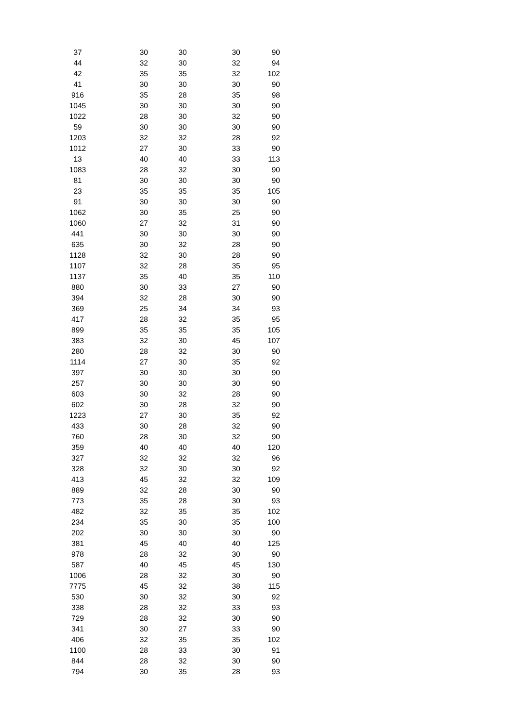| 37 | 30 | 30 | 30 | 90 |
| 44 | 32 | 30 | 32 | 94 |
| 42 | 35 | 35 | 32 | 102 |
| 41 | 30 | 30 | 30 | 90 |
| 916 | 35 | 28 | 35 | 98 |
| 1045 | 30 | 30 | 30 | 90 |
| 1022 | 28 | 30 | 32 | 90 |
| 59 | 30 | 30 | 30 | 90 |
| 1203 | 32 | 32 | 28 | 92 |
| 1012 | 27 | 30 | 33 | 90 |
| 13 | 40 | 40 | 33 | 113 |
| 1083 | 28 | 32 | 30 | 90 |
| 81 | 30 | 30 | 30 | 90 |
| 23 | 35 | 35 | 35 | 105 |
| 91 | 30 | 30 | 30 | 90 |
| 1062 | 30 | 35 | 25 | 90 |
| 1060 | 27 | 32 | 31 | 90 |
| 441 | 30 | 30 | 30 | 90 |
| 635 | 30 | 32 | 28 | 90 |
| 1128 | 32 | 30 | 28 | 90 |
| 1107 | 32 | 28 | 35 | 95 |
| 1137 | 35 | 40 | 35 | 110 |
| 880 | 30 | 33 | 27 | 90 |
| 394 | 32 | 28 | 30 | 90 |
| 369 | 25 | 34 | 34 | 93 |
| 417 | 28 | 32 | 35 | 95 |
| 899 | 35 | 35 | 35 | 105 |
| 383 | 32 | 30 | 45 | 107 |
| 280 | 28 | 32 | 30 | 90 |
| 1114 | 27 | 30 | 35 | 92 |
| 397 | 30 | 30 | 30 | 90 |
| 257 | 30 | 30 | 30 | 90 |
| 603 | 30 | 32 | 28 | 90 |
| 602 | 30 | 28 | 32 | 90 |
| 1223 | 27 | 30 | 35 | 92 |
| 433 | 30 | 28 | 32 | 90 |
| 760 | 28 | 30 | 32 | 90 |
| 359 | 40 | 40 | 40 | 120 |
| 327 | 32 | 32 | 32 | 96 |
| 328 | 32 | 30 | 30 | 92 |
| 413 | 45 | 32 | 32 | 109 |
| 889 | 32 | 28 | 30 | 90 |
| 773 | 35 | 28 | 30 | 93 |
| 482 | 32 | 35 | 35 | 102 |
| 234 | 35 | 30 | 35 | 100 |
| 202 | 30 | 30 | 30 | 90 |
| 381 | 45 | 40 | 40 | 125 |
| 978 | 28 | 32 | 30 | 90 |
| 587 | 40 | 45 | 45 | 130 |
| 1006 | 28 | 32 | 30 | 90 |
| 7775 | 45 | 32 | 38 | 115 |
| 530 | 30 | 32 | 30 | 92 |
| 338 | 28 | 32 | 33 | 93 |
| 729 | 28 | 32 | 30 | 90 |
| 341 | 30 | 27 | 33 | 90 |
| 406 | 32 | 35 | 35 | 102 |
| 1100 | 28 | 33 | 30 | 91 |
| 844 | 28 | 32 | 30 | 90 |
| 794 | 30 | 35 | 28 | 93 |